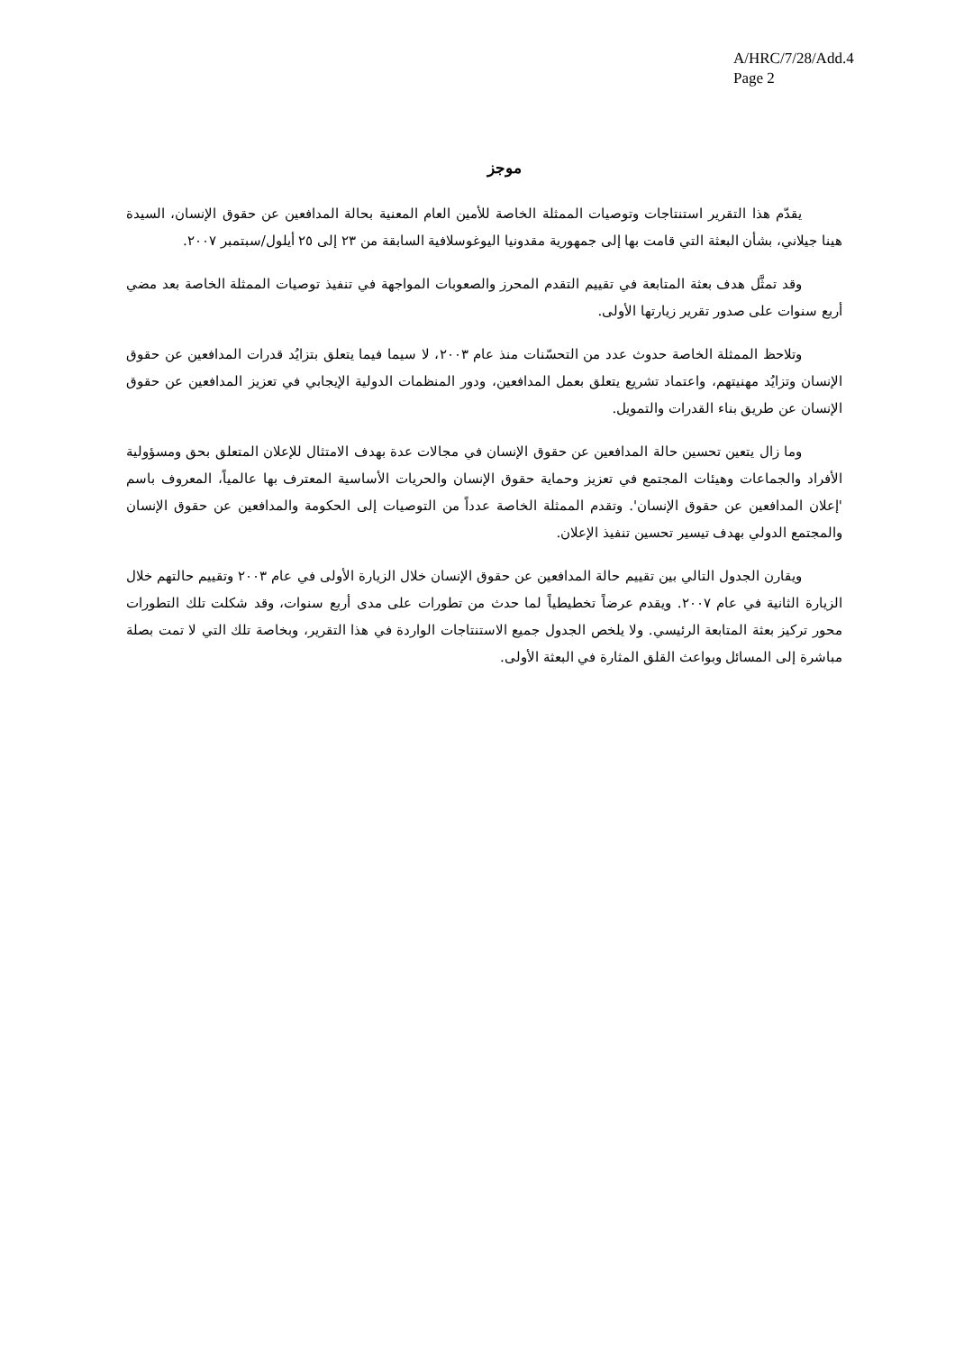A/HRC/7/28/Add.4
Page 2
موجز
يقدّم هذا التقرير استنتاجات وتوصيات الممثلة الخاصة للأمين العام المعنية بحالة المدافعين عن حقوق الإنسان، السيدة هينا جيلاني، بشأن البعثة التي قامت بها إلى جمهورية مقدونيا اليوغوسلافية السابقة من ٢٣ إلى ٢٥ أيلول/سبتمبر ٢٠٠٧.
وقد تمثَّل هدف بعثة المتابعة في تقييم التقدم المحرز والصعوبات المواجهة في تنفيذ توصيات الممثلة الخاصة بعد مضي أربع سنوات على صدور تقرير زيارتها الأولى.
وتلاحظ الممثلة الخاصة حدوث عدد من التحسّنات منذ عام ٢٠٠٣، لا سيما فيما يتعلق بتزايُد قدرات المدافعين عن حقوق الإنسان وتزايُد مهنيتهم، واعتماد تشريع يتعلق بعمل المدافعين، ودور المنظمات الدولية الإيجابي في تعزيز المدافعين عن حقوق الإنسان عن طريق بناء القدرات والتمويل.
وما زال يتعين تحسين حالة المدافعين عن حقوق الإنسان في مجالات عدة بهدف الامتثال للإعلان المتعلق بحق ومسؤولية الأفراد والجماعات وهيئات المجتمع في تعزيز وحماية حقوق الإنسان والحريات الأساسية المعترف بها عالمياً، المعروف باسم 'إعلان المدافعين عن حقوق الإنسان'. وتقدم الممثلة الخاصة عدداً من التوصيات إلى الحكومة والمدافعين عن حقوق الإنسان والمجتمع الدولي بهدف تيسير تحسين تنفيذ الإعلان.
ويقارن الجدول التالي بين تقييم حالة المدافعين عن حقوق الإنسان خلال الزيارة الأولى في عام ٢٠٠٣ وتقييم حالتهم خلال الزيارة الثانية في عام ٢٠٠٧. ويقدم عرضاً تخطيطياً لما حدث من تطورات على مدى أربع سنوات، وقد شكلت تلك التطورات محور تركيز بعثة المتابعة الرئيسي. ولا يلخص الجدول جميع الاستنتاجات الواردة في هذا التقرير، وبخاصة تلك التي لا تمت بصلة مباشرة إلى المسائل وبواعث القلق المثارة في البعثة الأولى.